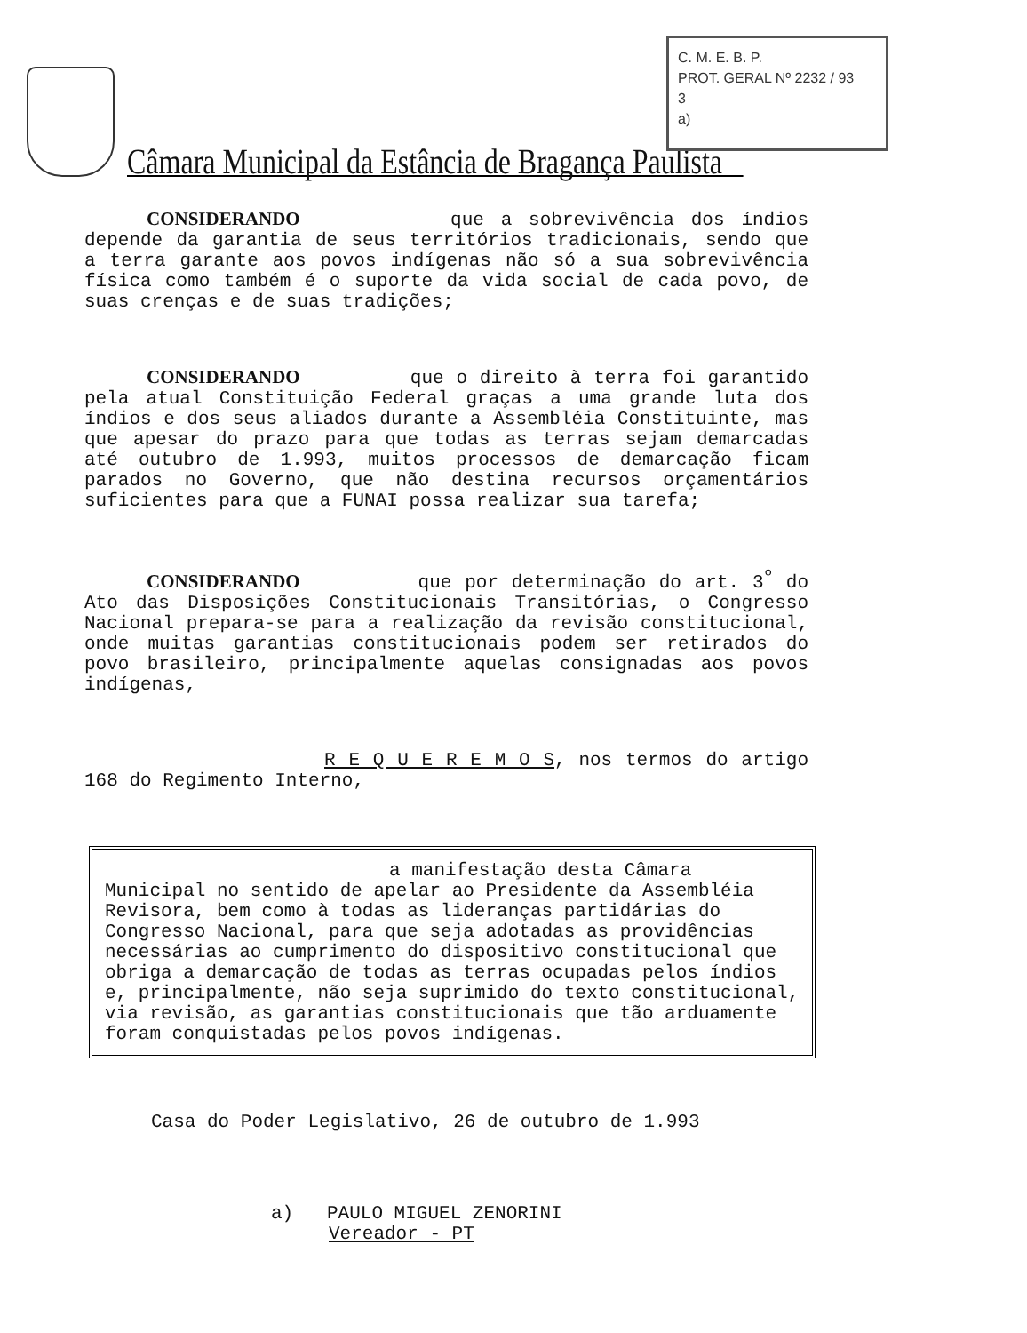Câmara Municipal da Estância de Bragança Paulista
C. M. E. B. P.
PROT. GERAL Nº 2232 / 93
3
a)
CONSIDERANDO que a sobrevivência dos índios depende da garantia de seus territórios tradicionais, sendo que a terra garante aos povos indígenas não só a sua sobrevivência física como também é o suporte da vida social de cada povo, de suas crenças e de suas tradições;
CONSIDERANDO que o direito à terra foi garantido pela atual Constituição Federal graças a uma grande luta dos índios e dos seus aliados durante a Assembléia Constituinte, mas que apesar do prazo para que todas as terras sejam demarcadas até outubro de 1.993, muitos processos de demarcação ficam parados no Governo, que não destina recursos orçamentários suficientes para que a FUNAI possa realizar sua tarefa;
CONSIDERANDO que por determinação do art. 3<sup>º</sup> do Ato das Disposições Constitucionais Transitórias, o Congresso Nacional prepara-se para a realização da revisão constitucional, onde muitas garantias constitucionais podem ser retirados do povo brasileiro, principalmente aquelas consignadas aos povos indígenas,
R E Q U E R E M O S, nos termos do artigo 168 do Regimento Interno,
a manifestação desta Câmara Municipal no sentido de apelar ao Presidente da Assembléia Revisora, bem como à todas as lideranças partidárias do Congresso Nacional, para que seja adotadas as providências necessárias ao cumprimento do dispositivo constitucional que obriga a demarcação de todas as terras ocupadas pelos índios e, principalmente, não seja suprimido do texto constitucional, via revisão, as garantias constitucionais que tão arduamente foram conquistadas pelos povos indígenas.
Casa do Poder Legislativo, 26 de outubro de 1.993
a) PAULO MIGUEL ZENORINI
Vereador - PT